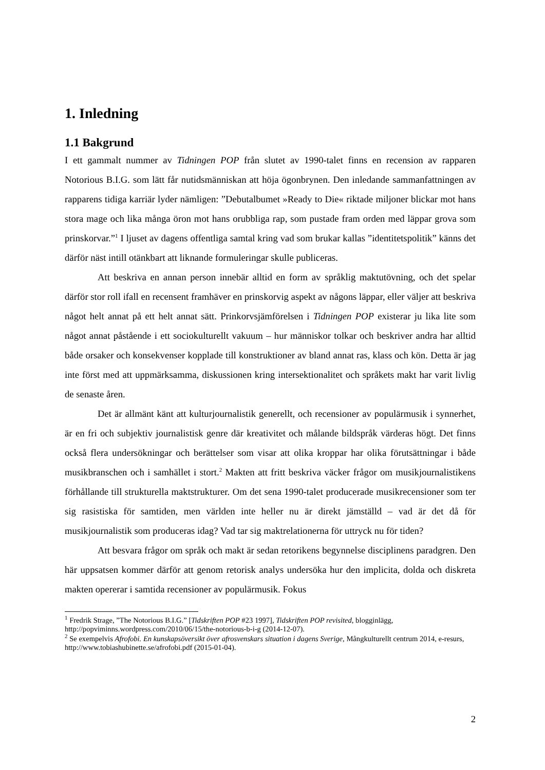1. Inledning
1.1 Bakgrund
I ett gammalt nummer av Tidningen POP från slutet av 1990-talet finns en recension av rapparen Notorious B.I.G. som lätt får nutidsmänniskan att höja ögonbrynen. Den inledande sammanfattningen av rapparens tidiga karriär lyder nämligen: ”Debutalbumet »Ready to Die« riktade miljoner blickar mot hans stora mage och lika många öron mot hans orubbliga rap, som pustade fram orden med läppar grova som prinskorvar.”<sup>1</sup> I ljuset av dagens offentliga samtal kring vad som brukar kallas ”identitetspolitik” känns det därför näst intill otänkbart att liknande formuleringar skulle publiceras.
Att beskriva en annan person innebär alltid en form av språklig maktutövning, och det spelar därför stor roll ifall en recensent framhäver en prinskorvig aspekt av någons läppar, eller väljer att beskriva något helt annat på ett helt annat sätt. Prinkorvsjämförelsen i Tidningen POP existerar ju lika lite som något annat påstående i ett sociokulturellt vakuum – hur människor tolkar och beskriver andra har alltid både orsaker och konsekvenser kopplade till konstruktioner av bland annat ras, klass och kön. Detta är jag inte först med att uppmärksamma, diskussionen kring intersektionalitet och språkets makt har varit livlig de senaste åren.
Det är allmänt känt att kulturjournalistik generellt, och recensioner av populärmusik i synnerhet, är en fri och subjektiv journalistisk genre där kreativitet och målande bildspråk värderas högt. Det finns också flera undersökningar och berättelser som visar att olika kroppar har olika förutsättningar i både musikbranschen och i samhället i stort.<sup>2</sup> Makten att fritt beskriva väcker frågor om musikjournalistikens förhållande till strukturella maktstrukturer. Om det sena 1990-talet producerade musikrecensioner som ter sig rasistiska för samtiden, men världen inte heller nu är direkt jämställd – vad är det då för musikjournalistik som produceras idag? Vad tar sig maktrelationerna för uttryck nu för tiden?
Att besvara frågor om språk och makt är sedan retorikens begynnelse disciplinens paradgren. Den här uppsatsen kommer därför att genom retorisk analys undersöka hur den implicita, dolda och diskreta makten opererar i samtida recensioner av populärmusik. Fokus
<sup>1</sup> Fredrik Strage, ”The Notorious B.I.G.” [Tidskriften POP #23 1997], Tidskriften POP revisited, blogginlägg, http://popviminns.wordpress.com/2010/06/15/the-notorious-b-i-g (2014-12-07).
<sup>2</sup> Se exempelvis Afrofobi. En kunskapsöversikt över afrosvenskars situation i dagens Sverige, Mångkulturellt centrum 2014, e-resurs, http://www.tobiashubinette.se/afrofobi.pdf (2015-01-04).
2